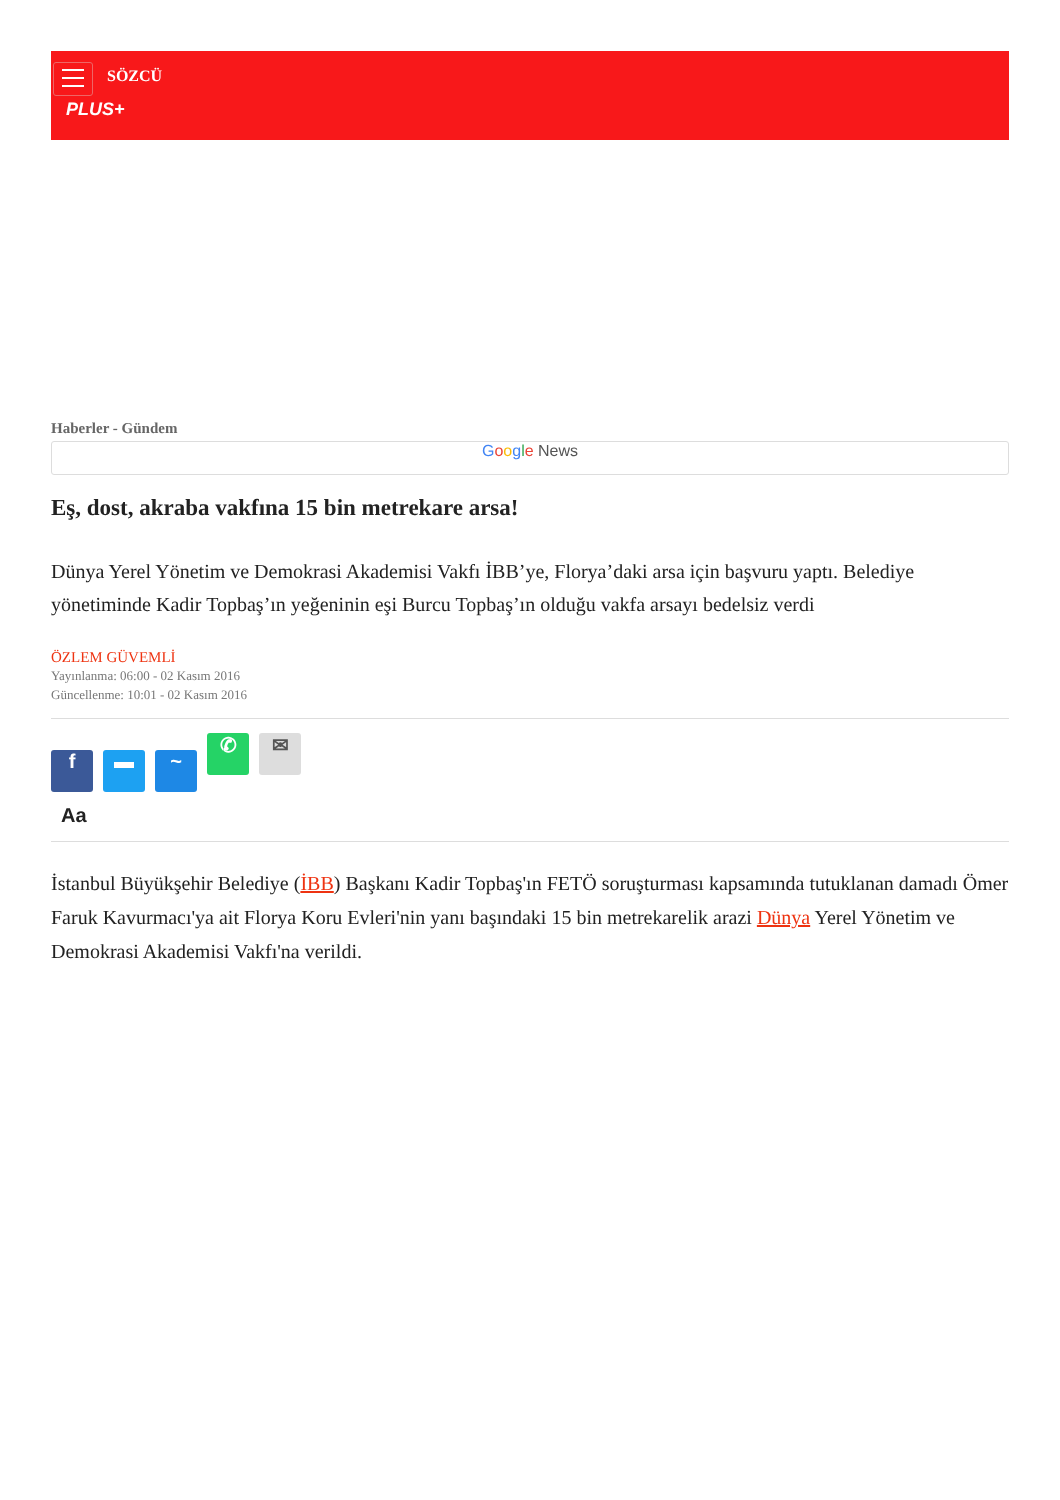SÖZCÜ
PLUS+
Haberler - Gündem
Google News
Eş, dost, akraba vakfına 15 bin metrekare arsa!
Dünya Yerel Yönetim ve Demokrasi Akademisi Vakfı İBB’ye, Florya’daki arsa için başvuru yaptı. Belediye yönetiminde Kadir Topbaş’ın yeğeninin eşi Burcu Topbaş’ın olduğu vakfa arsayı bedelsiz verdi
ÖZLEM GÜVEMLİ
Yayınlanma: 06:00 - 02 Kasım 2016
Güncellenme: 10:01 - 02 Kasım 2016
f ▬ ~ ✆ ✉
Aa
İstanbul Büyükşehir Belediye (İBB) Başkanı Kadir Topbaş'ın FETÖ soruşturması kapsamında tutuklanan damadı Ömer Faruk Kavurmacı'ya ait Florya Koru Evleri'nin yanı başındaki 15 bin metrekarelik arazi Dünya Yerel Yönetim ve Demokrasi Akademisi Vakfı'na verildi.